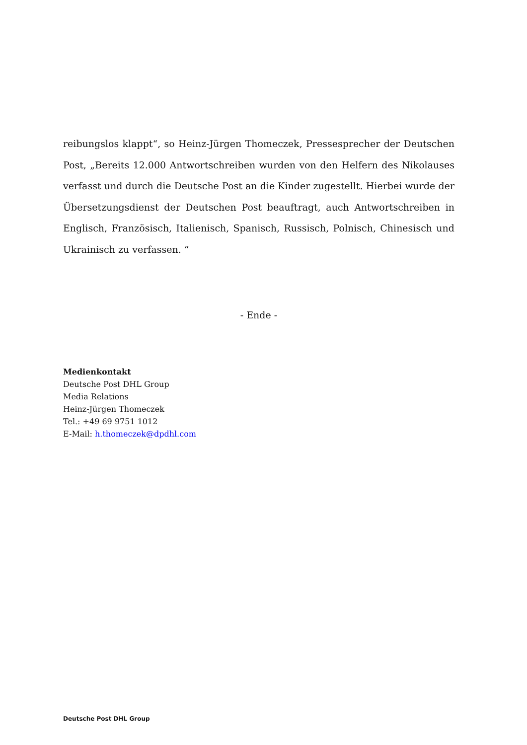reibungslos klappt“, so Heinz-Jürgen Thomeczek, Pressesprecher der Deutschen Post, „Bereits 12.000 Antwortschreiben wurden von den Helfern des Nikolauses verfasst und durch die Deutsche Post an die Kinder zugestellt. Hierbei wurde der Übersetzungsdienst der Deutschen Post beauftragt, auch Antwortschreiben in Englisch, Französisch, Italienisch, Spanisch, Russisch, Polnisch, Chinesisch und Ukrainisch zu verfassen. “
- Ende -
Medienkontakt
Deutsche Post DHL Group
Media Relations
Heinz-Jürgen Thomeczek
Tel.: +49 69 9751 1012
E-Mail: h.thomeczek@dpdhl.com
Deutsche Post DHL Group